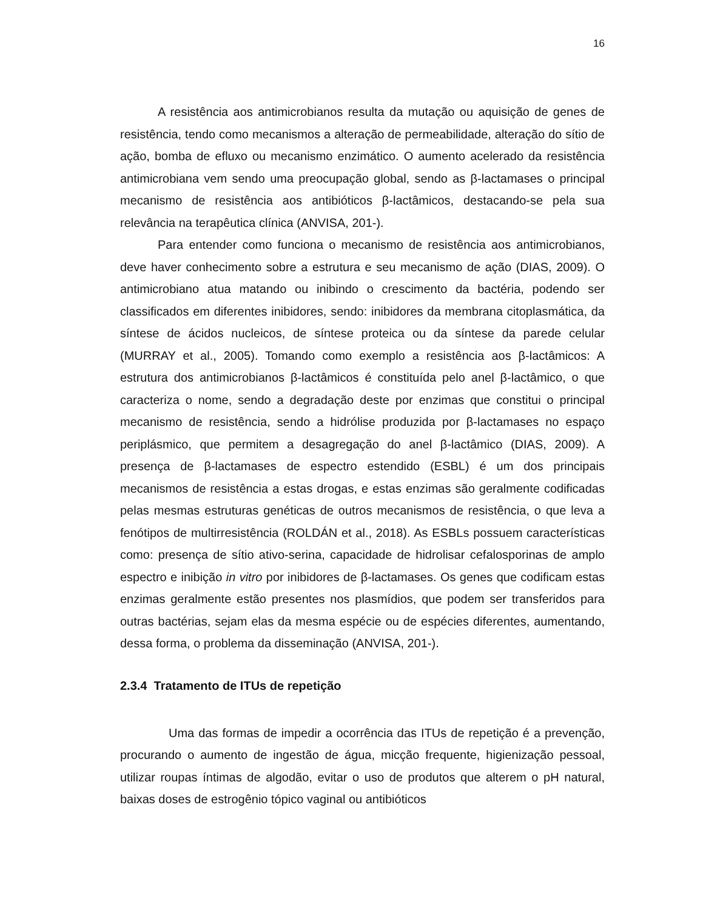16
A resistência aos antimicrobianos resulta da mutação ou aquisição de genes de resistência, tendo como mecanismos a alteração de permeabilidade, alteração do sítio de ação, bomba de efluxo ou mecanismo enzimático. O aumento acelerado da resistência antimicrobiana vem sendo uma preocupação global, sendo as β-lactamases o principal mecanismo de resistência aos antibióticos β-lactâmicos, destacando-se pela sua relevância na terapêutica clínica (ANVISA, 201-).
Para entender como funciona o mecanismo de resistência aos antimicrobianos, deve haver conhecimento sobre a estrutura e seu mecanismo de ação (DIAS, 2009). O antimicrobiano atua matando ou inibindo o crescimento da bactéria, podendo ser classificados em diferentes inibidores, sendo: inibidores da membrana citoplasmática, da síntese de ácidos nucleicos, de síntese proteica ou da síntese da parede celular (MURRAY et al., 2005). Tomando como exemplo a resistência aos β-lactâmicos: A estrutura dos antimicrobianos β-lactâmicos é constituída pelo anel β-lactâmico, o que caracteriza o nome, sendo a degradação deste por enzimas que constitui o principal mecanismo de resistência, sendo a hidrólise produzida por β-lactamases no espaço periplásmico, que permitem a desagregação do anel β-lactâmico (DIAS, 2009). A presença de β-lactamases de espectro estendido (ESBL) é um dos principais mecanismos de resistência a estas drogas, e estas enzimas são geralmente codificadas pelas mesmas estruturas genéticas de outros mecanismos de resistência, o que leva a fenótipos de multirresistência (ROLDÁN et al., 2018). As ESBLs possuem características como: presença de sítio ativo-serina, capacidade de hidrolisar cefalosporinas de amplo espectro e inibição in vitro por inibidores de β-lactamases. Os genes que codificam estas enzimas geralmente estão presentes nos plasmídios, que podem ser transferidos para outras bactérias, sejam elas da mesma espécie ou de espécies diferentes, aumentando, dessa forma, o problema da disseminação (ANVISA, 201-).
2.3.4 Tratamento de ITUs de repetição
Uma das formas de impedir a ocorrência das ITUs de repetição é a prevenção, procurando o aumento de ingestão de água, micção frequente, higienização pessoal, utilizar roupas íntimas de algodão, evitar o uso de produtos que alterem o pH natural, baixas doses de estrogênio tópico vaginal ou antibióticos